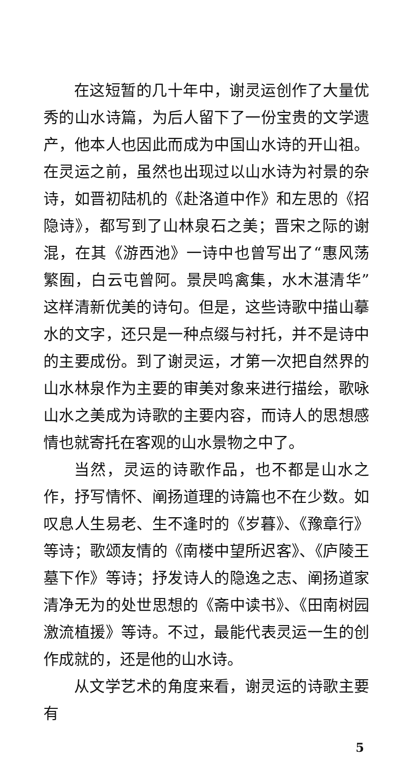在这短暂的几十年中，谢灵运创作了大量优秀的山水诗篇，为后人留下了一份宝贵的文学遗产，他本人也因此而成为中国山水诗的开山祖。在灵运之前，虽然也出现过以山水诗为衬景的杂诗，如晋初陆机的《赴洛道中作》和左思的《招隐诗》，都写到了山林泉石之美；晋宋之际的谢混，在其《游西池》一诗中也曾写出了“惠风荡繁囿，白云屯曾阿。景昃鸣禽集，水木湛清华”这样清新优美的诗句。但是，这些诗歌中描山摹水的文字，还只是一种点缀与衬托，并不是诗中的主要成份。到了谢灵运，才第一次把自然界的山水林泉作为主要的审美对象来进行描绘，歌咏山水之美成为诗歌的主要内容，而诗人的思想感情也就寄托在客观的山水景物之中了。
当然，灵运的诗歌作品，也不都是山水之作，抒写情怀、阐扬道理的诗篇也不在少数。如叹息人生易老、生不逢时的《岁暮》、《豫章行》等诗；歌颂友情的《南楼中望所迟客》、《庐陵王墓下作》等诗；抒发诗人的隐逸之志、阐扬道家清净无为的处世思想的《斋中读书》、《田南树园激流植援》等诗。不过，最能代表灵运一生的创作成就的，还是他的山水诗。
从文学艺术的角度来看，谢灵运的诗歌主要有
5